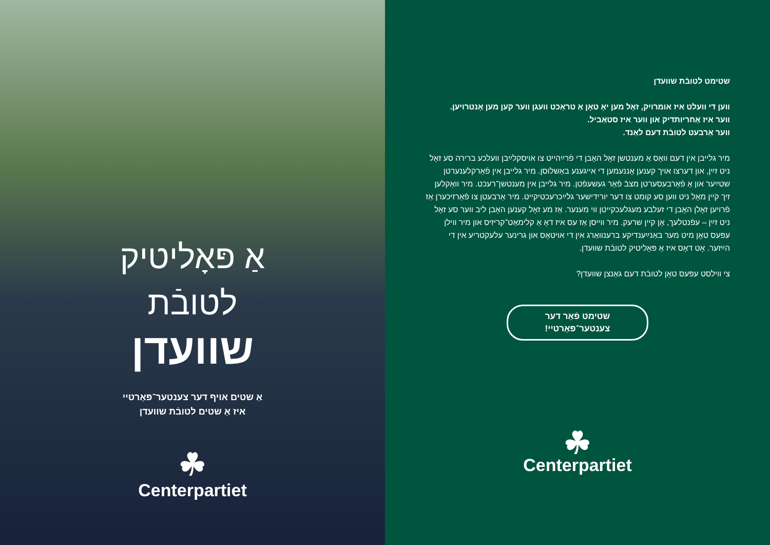אַ פּאָליטיק
לטובֿת
שוועדן
אַ שטים אויף דער צענטער־פּאַרטיי
איז אַ שטים לטובֿת שוועדן
☘
Centerpartiet
שטימט לטובֿת שוועדן
ווען די וועלט איז אומרויִק, זאָל מען יאָ טאָן אַ טראַכט וועגן ווער קען מען אָנטרויען.
ווער איז אַחריותדיק און ווער איז סטאַביל.
ווער אַרבעט לטובֿת דעם לאַנד.
מיר גלייבן אין דעם וואָס אַ מענטשן זאָל האָבן די פֿרײַהייט צו אויסקלײַבן וועלכע ברירה סע זאָל ניט זײַן, און דערצו אויך קענען אָננעמען די אייגענע באַשלוסן. מיר גלייבן אין פֿאַרקלענערטן שטײַער און אַ פֿאַרבעסערטן מצבֿ פֿאַר געשעפֿטן. מיר גלייבן אין מענטשן־רעכט. מיר וואַקלען זיך קיין מאָל ניט ווען סע קומט צו דער יורידישער גלײַכרעכטיקייט. מיר אַרבעטן צו פֿאַרזיכערן אַז פֿרויען זאָלן האָבן די זעלבע מעגלעכקייטן ווי מענער. אַז מע זאָל קענען האָבן ליב ווער סע זאָל ניט זײַן – עפֿנטלעך, אָן קיין שרעק. מיר ווייסן אַז עס איז דאָ אַ קלימאַט־קריזיס און מיר ווילן עפּעס טאָן מיט מער באַנײַענדיקע ברענוואַרג אין די אויטאָס און גרינער עלעקטריע אין די הײַזער. אָט דאָס איז אַ פּאָליטיק לטובֿת שוועדן.
צי ווילסט עפּעס טאָן לטובֿת דעם גאַנצן שוועדן?
שטימט פֿאַר דער
צענטער־פּאַרטיי!
☘
Centerpartiet